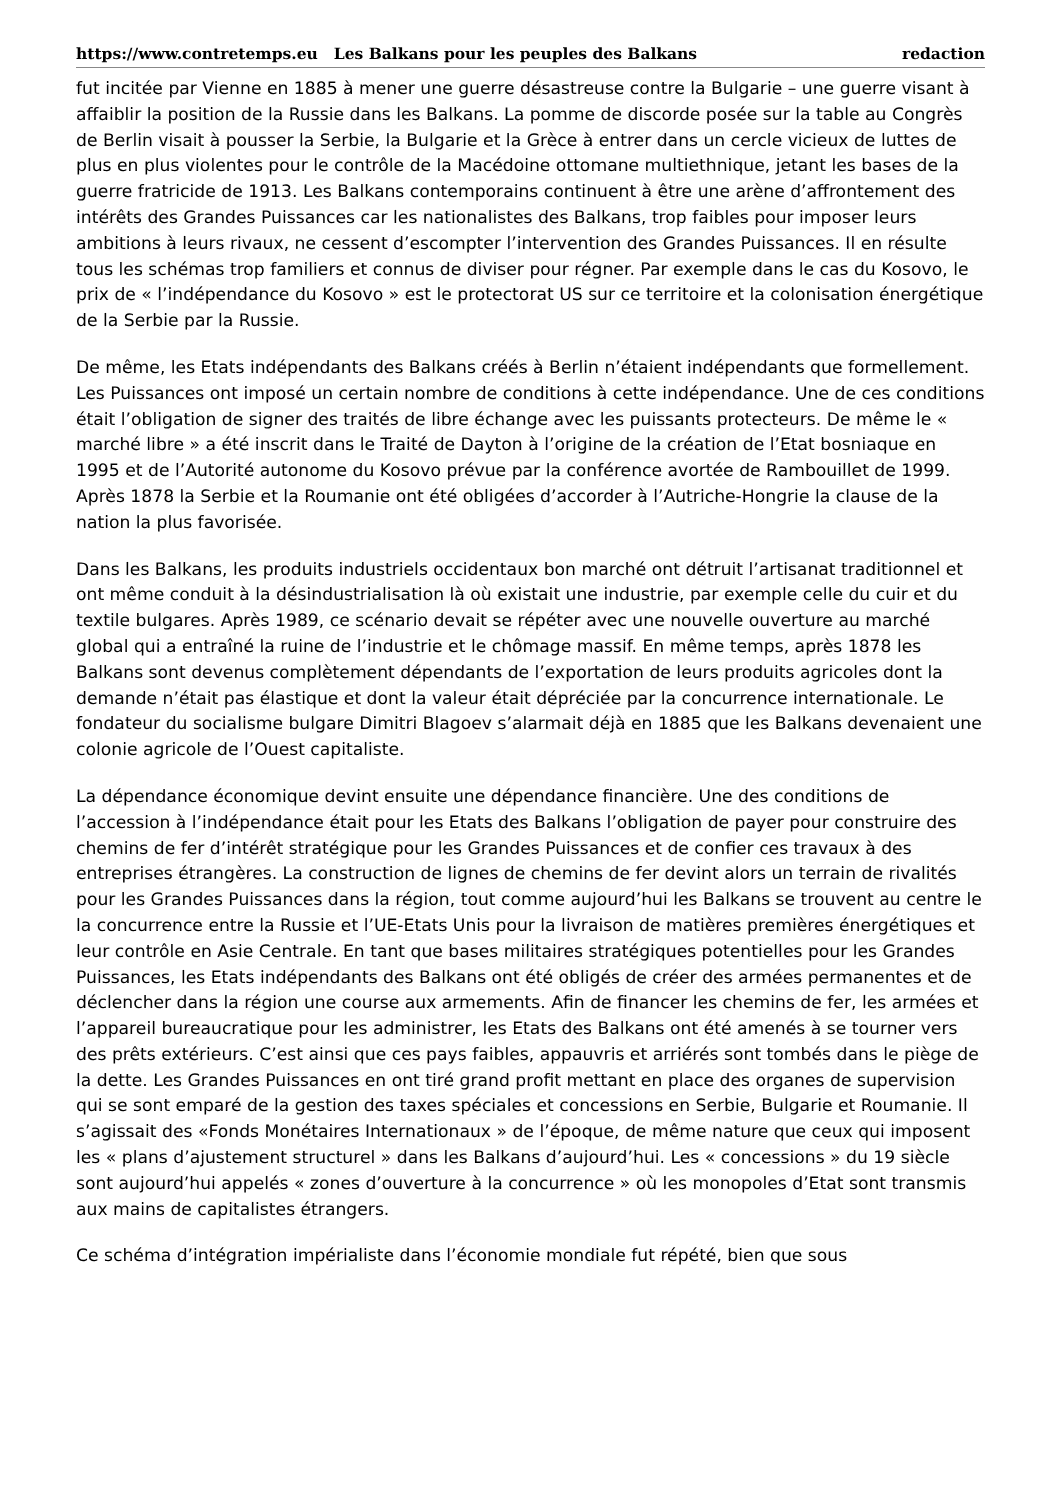https://www.contretemps.eu Les Balkans pour les peuples des Balkans redaction
fut incitée par Vienne en 1885 à mener une guerre désastreuse contre la Bulgarie – une guerre visant à affaiblir la position de la Russie dans les Balkans. La pomme de discorde posée sur la table au Congrès de Berlin visait à pousser la Serbie, la Bulgarie et la Grèce à entrer dans un cercle vicieux de luttes de plus en plus violentes pour le contrôle de la Macédoine ottomane multiethnique, jetant les bases de la guerre fratricide de 1913. Les Balkans contemporains continuent à être une arène d’affrontement des intérêts des Grandes Puissances car les nationalistes des Balkans, trop faibles pour imposer leurs ambitions à leurs rivaux, ne cessent d’escompter l’intervention des Grandes Puissances. Il en résulte tous les schémas trop familiers et connus de diviser pour régner. Par exemple dans le cas du Kosovo, le prix de « l’indépendance du Kosovo » est le protectorat US sur ce territoire et la colonisation énergétique de la Serbie par la Russie.
De même, les Etats indépendants des Balkans créés à Berlin n’étaient indépendants que formellement. Les Puissances ont imposé un certain nombre de conditions à cette indépendance. Une de ces conditions était l’obligation de signer des traités de libre échange avec les puissants protecteurs. De même le « marché libre » a été inscrit dans le Traité de Dayton à l’origine de la création de l’Etat bosniaque en 1995 et de l’Autorité autonome du Kosovo prévue par la conférence avortée de Rambouillet de 1999. Après 1878 la Serbie et la Roumanie ont été obligées d’accorder à l’Autriche-Hongrie la clause de la nation la plus favorisée.
Dans les Balkans, les produits industriels occidentaux bon marché ont détruit l’artisanat traditionnel et ont même conduit à la désindustrialisation là où existait une industrie, par exemple celle du cuir et du textile bulgares. Après 1989, ce scénario devait se répéter avec une nouvelle ouverture au marché global qui a entraîné la ruine de l’industrie et le chômage massif. En même temps, après 1878 les Balkans sont devenus complètement dépendants de l’exportation de leurs produits agricoles dont la demande n’était pas élastique et dont la valeur était dépréciée par la concurrence internationale. Le fondateur du socialisme bulgare Dimitri Blagoev s’alarmait déjà en 1885 que les Balkans devenaient une colonie agricole de l’Ouest capitaliste.
La dépendance économique devint ensuite une dépendance financière. Une des conditions de l’accession à l’indépendance était pour les Etats des Balkans l’obligation de payer pour construire des chemins de fer d’intérêt stratégique pour les Grandes Puissances et de confier ces travaux à des entreprises étrangères. La construction de lignes de chemins de fer devint alors un terrain de rivalités pour les Grandes Puissances dans la région, tout comme aujourd’hui les Balkans se trouvent au centre le la concurrence entre la Russie et l’UE-Etats Unis pour la livraison de matières premières énergétiques et leur contrôle en Asie Centrale. En tant que bases militaires stratégiques potentielles pour les Grandes Puissances, les Etats indépendants des Balkans ont été obligés de créer des armées permanentes et de déclencher dans la région une course aux armements. Afin de financer les chemins de fer, les armées et l’appareil bureaucratique pour les administrer, les Etats des Balkans ont été amenés à se tourner vers des prêts extérieurs. C’est ainsi que ces pays faibles, appauvris et arriérés sont tombés dans le piège de la dette. Les Grandes Puissances en ont tiré grand profit mettant en place des organes de supervision qui se sont emparé de la gestion des taxes spéciales et concessions en Serbie, Bulgarie et Roumanie. Il s’agissait des «Fonds Monétaires Internationaux » de l’époque, de même nature que ceux qui imposent les « plans d’ajustement structurel » dans les Balkans d’aujourd’hui. Les « concessions » du 19 siècle sont aujourd’hui appelés « zones d’ouverture à la concurrence » où les monopoles d’Etat sont transmis aux mains de capitalistes étrangers.
Ce schéma d’intégration impérialiste dans l’économie mondiale fut répété, bien que sous